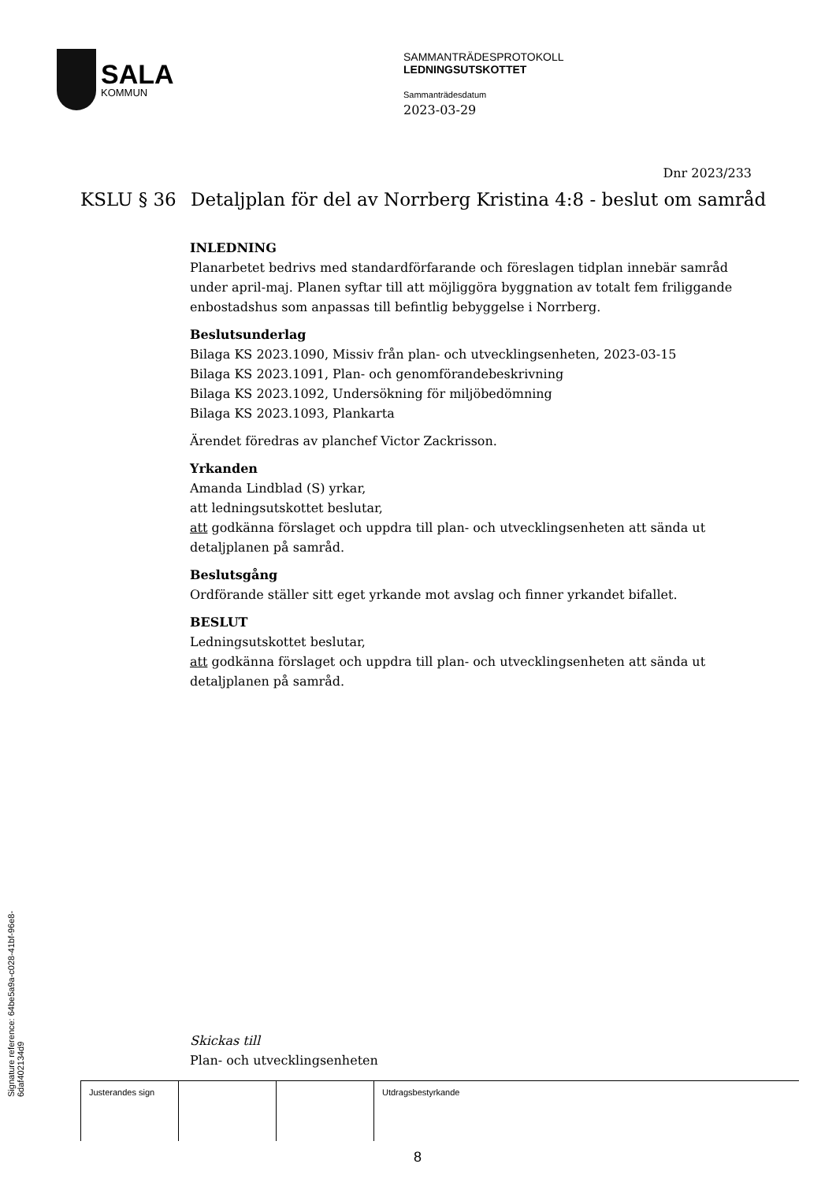SALA
KOMMUN
SAMMANTRÄDESPROTOKOLL
LEDNINGSUTSKOTTET
Sammanträdesdatum
2023-03-29
Dnr 2023/233
KSLU § 36 Detaljplan för del av Norrberg Kristina 4:8 - beslut om samråd
INLEDNING
Planarbetet bedrivs med standardförfarande och föreslagen tidplan innebär samråd under april-maj. Planen syftar till att möjliggöra byggnation av totalt fem friliggande enbostadshus som anpassas till befintlig bebyggelse i Norrberg.
Beslutsunderlag
Bilaga KS 2023.1090, Missiv från plan- och utvecklingsenheten, 2023-03-15
Bilaga KS 2023.1091, Plan- och genomförandebeskrivning
Bilaga KS 2023.1092, Undersökning för miljöbedömning
Bilaga KS 2023.1093, Plankarta
Ärendet föredras av planchef Victor Zackrisson.
Yrkanden
Amanda Lindblad (S) yrkar,
att ledningsutskottet beslutar,
att godkänna förslaget och uppdra till plan- och utvecklingsenheten att sända ut detaljplanen på samråd.
Beslutsgång
Ordförande ställer sitt eget yrkande mot avslag och finner yrkandet bifallet.
BESLUT
Ledningsutskottet beslutar,
att godkänna förslaget och uppdra till plan- och utvecklingsenheten att sända ut detaljplanen på samråd.
Skickas till
Plan- och utvecklingsenheten
| Justerandes sign | | | Utdragsbestyrkande |
8
Signature reference: 64be5a9a-c028-41bf-96e8-6daf402134d9